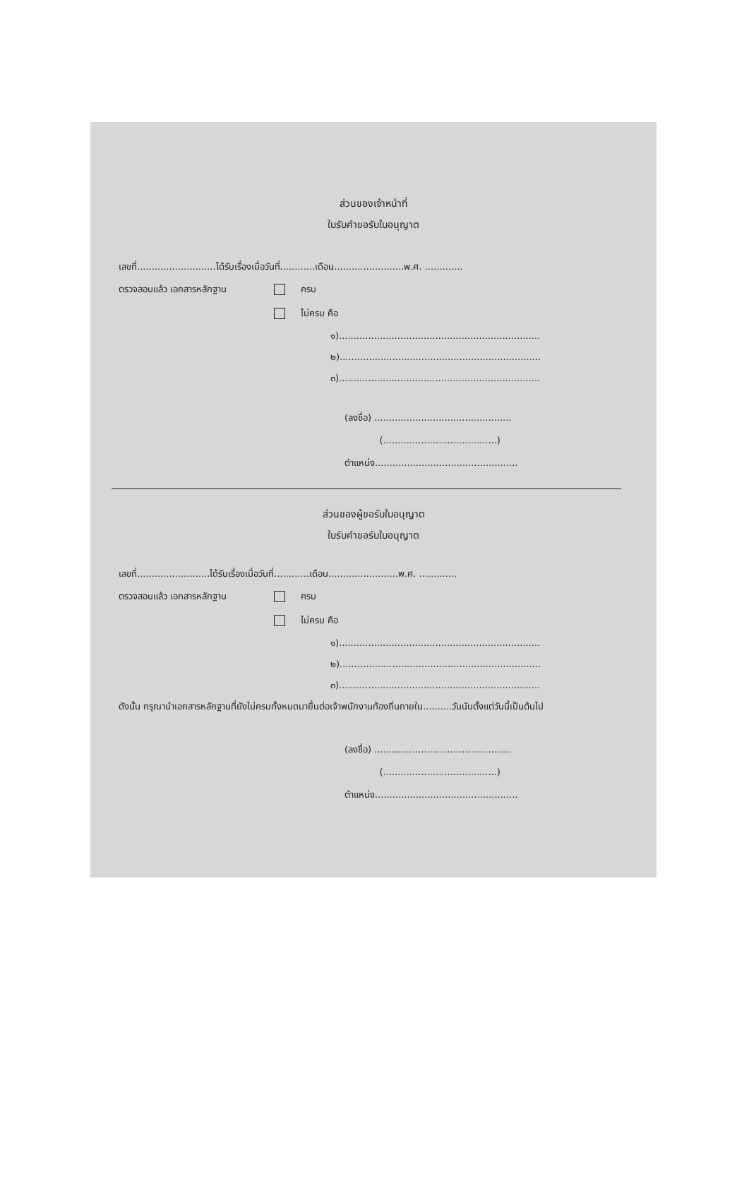ส่วนของเจ้าหน้าที่
ใบรับคำขอรับใบอนุญาต
เลขที่...........................ได้รับเรื่องเมื่อวันที่............เดือน........................พ.ศ. .............
ตรวจสอบแล้ว เอกสารหลักฐาน ครบ
ไม่ครบ คือ
๑).....................................................................
๒).....................................................................
๓).....................................................................
(ลงชื่อ) ...............................................
(.......................................)
ตำแหน่ง.................................................
ส่วนของผู้ขอรับใบอนุญาต
ใบรับคำขอรับใบอนุญาต
เลขที่.........................ได้รับเรื่องเมื่อวันที่............เดือน........................พ.ศ. .............
ตรวจสอบแล้ว เอกสารหลักฐาน ครบ
ไม่ครบ คือ
๑).....................................................................
๒).....................................................................
๓).....................................................................
ดังนั้น กรุณานำเอกสารหลักฐานที่ยังไม่ครบทั้งหมดมายื่นต่อเจ้าพนักงานท้องถิ่นภายใน..........วันนับตั้งแต่วันนี้เป็นต้นไป
(ลงชื่อ) ...............................................
(.......................................)
ตำแหน่ง.................................................